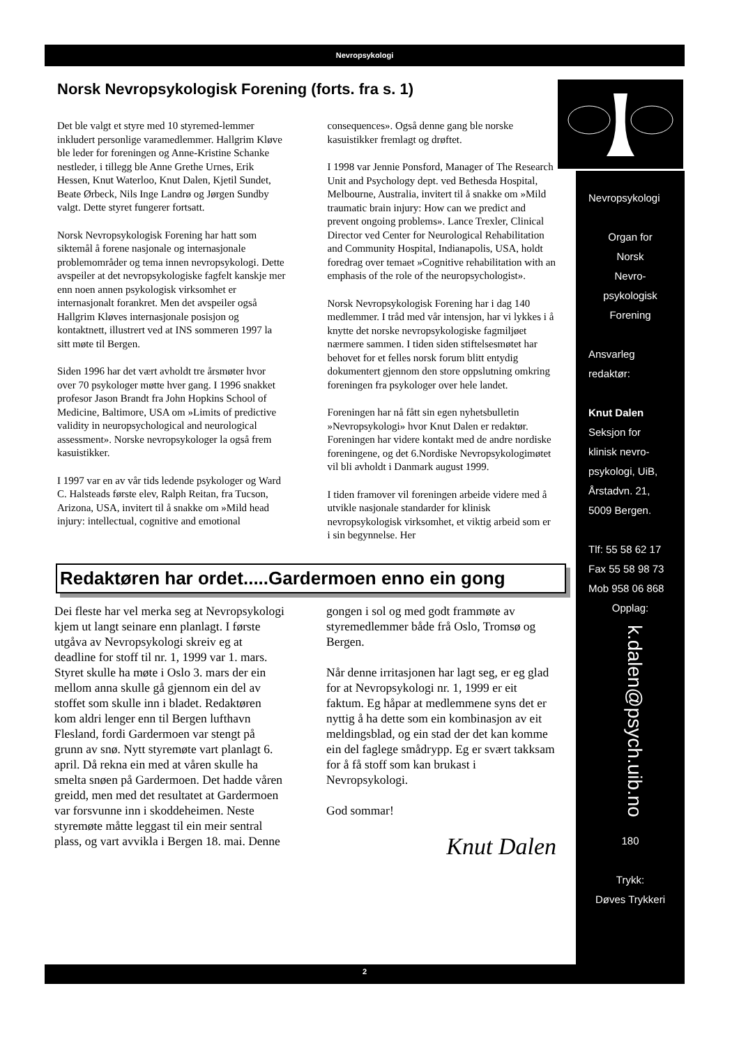Nevropsykologi
Norsk Nevropsykologisk Forening (forts. fra s. 1)
Det ble valgt et styre med 10 styremed-lemmer inkludert personlige varamedlemmer. Hallgrim Kløve ble leder for foreningen og Anne-Kristine Schanke nestleder, i tillegg ble Anne Grethe Urnes, Erik Hessen, Knut Waterloo, Knut Dalen, Kjetil Sundet, Beate Ørbeck, Nils Inge Landrø og Jørgen Sundby valgt. Dette styret fungerer fortsatt.
Norsk Nevropsykologisk Forening har hatt som siktemål å forene nasjonale og internasjonale problemområder og tema innen nevropsykologi. Dette avspeiler at det nevropsykologiske fagfelt kanskje mer enn noen annen psykologisk virksomhet er internasjonalt forankret. Men det avspeiler også Hallgrim Kløves internasjonale posisjon og kontaktnett, illustrert ved at INS sommeren 1997 la sitt møte til Bergen.
Siden 1996 har det vært avholdt tre årsmøter hvor over 70 psykologer møtte hver gang. I 1996 snakket profesor Jason Brandt fra John Hopkins School of Medicine, Baltimore, USA om »Limits of predictive validity in neuropsychological and neurological assessment». Norske nevropsykologer la også frem kasuistikker.
I 1997 var en av vår tids ledende psykologer og Ward C. Halsteads første elev, Ralph Reitan, fra Tucson, Arizona, USA, invitert til å snakke om »Mild head injury: intellectual, cognitive and emotional consequences». Også denne gang ble norske kasuistikker fremlagt og drøftet.
I 1998 var Jennie Ponsford, Manager of The Research Unit and Psychology dept. ved Bethesda Hospital, Melbourne, Australia, invitert til å snakke om »Mild traumatic brain injury: How can we predict and prevent ongoing problems». Lance Trexler, Clinical Director ved Center for Neurological Rehabilitation and Community Hospital, Indianapolis, USA, holdt foredrag over temaet »Cognitive rehabilitation with an emphasis of the role of the neuropsychologist».
Norsk Nevropsykologisk Forening har i dag 140 medlemmer. I tråd med vår intensjon, har vi lykkes i å knytte det norske nevropsykologiske fagmiljøet nærmere sammen. I tiden siden stiftelsesmøtet har behovet for et felles norsk forum blitt entydig dokumentert gjennom den store oppslutning omkring foreningen fra psykologer over hele landet.
Foreningen har nå fått sin egen nyhetsbulletin »Nevropsykologi» hvor Knut Dalen er redaktør. Foreningen har videre kontakt med de andre nordiske foreningene, og det 6.Nordiske Nevropsykologimøtet vil bli avholdt i Danmark august 1999.
I tiden framover vil foreningen arbeide videre med å utvikle nasjonale standarder for klinisk nevropsykologisk virksomhet, et viktig arbeid som er i sin begynnelse. Her
Redaktøren har ordet.....Gardermoen enno ein gong
Dei fleste har vel merka seg at Nevropsykologi kjem ut langt seinare enn planlagt. I første utgåva av Nevropsykologi skreiv eg at deadline for stoff til nr. 1, 1999 var 1. mars. Styret skulle ha møte i Oslo 3. mars der ein mellom anna skulle gå gjennom ein del av stoffet som skulle inn i bladet. Redaktøren kom aldri lenger enn til Bergen lufthavn Flesland, fordi Gardermoen var stengt på grunn av snø. Nytt styremøte vart planlagt 6. april. Då rekna ein med at våren skulle ha smelta snøen på Gardermoen. Det hadde våren greidd, men med det resultatet at Gardermoen var forsvunne inn i skoddeheimen. Neste styremøte måtte leggast til ein meir sentral plass, og vart avvikla i Bergen 18. mai. Denne gongen i sol og med godt frammøte av styremedlemmer både frå Oslo, Tromsø og Bergen.
Når denne irritasjonen har lagt seg, er eg glad for at Nevropsykologi nr. 1, 1999 er eit faktum. Eg håpar at medlemmene syns det er nyttig å ha dette som ein kombinasjon av eit meldingsblad, og ein stad der det kan komme ein del faglege smådrypp. Eg er svært takksam for å få stoff som kan brukast i Nevropsykologi.
God sommar!
Knut Dalen
Nevropsykologi
Organ for
Norsk
Nevro-
psykologisk
Forening
Ansvarleg
redaktør:
Knut Dalen
Seksjon for
klinisk nevro-
psykologi, UiB,
Årstadvn. 21,
5009 Bergen.
Tlf: 55 58 62 17
Fax 55 58 98 73
Mob 958 06 868
Opplag:
k.dalen@psych.uib.no
180
Trykk:
Døves Trykkeri
2